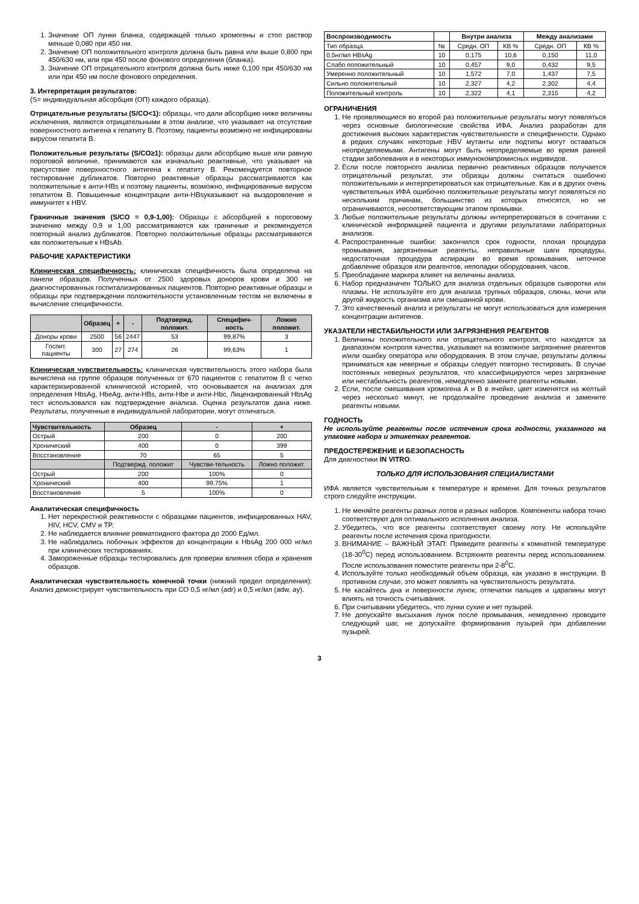1. Значение ОП лунки бланка, содержащей только хромогены и стоп раствор меньше 0,080 при 450 нм.
2. Значение ОП положительного контроля должна быть равна или выше 0,800 при 450/630 нм, или при 450 после фонового определения (бланка).
3. Значение ОП отрицательного контроля должна быть ниже 0,100 при 450/630 нм или при 450 нм после фонового определения.
3. Интерпретация результатов:
(S= индивидуальная абсорбция (ОП) каждого образца).
Отрицательные результаты (S/CO<1): образцы, что дали абсорбцию ниже величины исключения, являются отрицательными в этом анализе, что указывает на отсутствие поверхностного антигена к гепатиту В. Поэтому, пациенты возможно не инфицированы вирусом гепатита В.
Положительные результаты (S/CO≥1): образцы дали абсорбцию выше или равную пороговой величине, принимаются как изначально реактивные, что указывает на присутствие поверхностного антигена к гепатиту В. Рекомендуется повторное тестирование дубликатов. Повторно реактивные образцы рассматриваются как положительные к анти-HBs и поэтому пациенты, возможно, инфицированные вирусом гепатитом В. Повышенные концентрации анти-HBsуказывают на выздоровление и иммунитет к HBV.
Граничные значения (S/CO = 0,9-1,00): Образцы с абсорбцией к пороговому значению между 0,9 и 1,00 рассматриваются как граничные и рекомендуется повторный анализ дубликатов. Повторно положительные образцы рассматриваются как положительные к HBsAb.
РАБОЧИЕ ХАРАКТЕРИСТИКИ
Клиническая специфичность: клиническая специфичность была определена на панели образцов. Полученных от 2500 здоровых доноров крови и 300 не диагностированных госпитализированных пациентов. Повторно реактивные образцы и образцы при подтверждении положительности установленным тестом не включены в вычисление специфичности.
| | Образец | + | - | Подтвержд. положит. | Специфич-ность | Ложно положит. |
| --- | --- | --- | --- | --- | --- | --- |
| Доноры крови | 2500 | 56 | 2447 | 53 | 99,87% | 3 |
| Госпит. пациенты | 300 | 27 | 274 | 26 | 99,63% | 1 |
Клиническая чувствительность: клиническая чувствительность этого набора была вычислена на группе образцов полученных от 670 пациентов с гепатитом В с четко характеризированной клинической историей, что основывается на анализах для определения HbsAg, HbeAg, анти-HBs, анти-Hbe и анти-Hbc, Лицензированный HbsAg тест использовался как подтверждение анализа. Оценка результатов дана ниже. Результаты, полученные в индивидуальной лаборатории, могут отличаться.
| Чувствительность | Образец | - | + |
| --- | --- | --- | --- |
| Острый | 200 | 0 | 200 |
| Хронический | 400 | 0 | 399 |
| Восстановление | 70 | 65 | 5 |
| | Подтвержд. положит | Чувстви-тельность | Ложно положит. |
| Острый | 200 | 100% | 0 |
| Хронический | 400 | 99,75% | 1 |
| Восстановление | 5 | 100% | 0 |
Аналитическая специфичность
1. Нет перекрестной реактивности с образцами пациентов, инфицированных HAV, HIV, HCV, CMV и TP.
2. Не наблюдается влияние ревматоидного фактора до 2000 Ед/мл.
3. Не наблюдались побочных эффектов до концентрации к HbsAg 200 000 нг/мл при клинических тестированиях.
4. Замороженные образцы тестировались для проверки влияния сбора и хранения образцов.
Аналитическая чувствительность конечной точки (нижний предел определения): Анализ демонстрирует чувствительность при СО 0,5 нг/мл (adr) и 0,5 нг/мл (adw, ay).
| Воспроизводимость | | Внутри анализа | | Между анализами | |
| --- | --- | --- | --- | --- | --- |
| Тип образца | № | Средн. ОП | КВ % | Средн. ОП | КВ % |
| 0,5нг/мл HBsAg | 10 | 0,175 | 10,6 | 0,150 | 11,0 |
| Слабо положительный | 10 | 0,457 | 9,0 | 0,432 | 9,5 |
| Умеренно положительный | 10 | 1,572 | 7,0 | 1,437 | 7,5 |
| Сильно положительный | 10 | 2,327 | 4,2 | 2,302 | 4,4 |
| Положительный контроль | 10 | 2,322 | 4,1 | 2,315 | 4,2 |
ОГРАНИЧЕНИЯ
1. Не проявляющиеся во второй раз положительные результаты могут появляться через основные биологические свойства ИФА. Анализ разработан для достижения высоких характеристик чувствительности и специфичности. Однако в редких случаях некоторые HBV мутанты или подтипы могут оставаться неопределяемыми. Антигены могут быть неопределяемые во время ранней стадии заболевания и в некоторых иммунокомпромисных индивидов.
2. Если после повторного анализа первично реактивных образцов получается отрицательный результат, эти образцы должны считаться ошибочно положительными и интерпретироваться как отрицательные. Как и в других очень чувствительных ИФА ошибочно положительные результаты могут появляться по нескольким причинам, большинство из которых относятся, но не ограничиваются, несоответствующим этапом промывки.
3. Любые положительные результаты должны интерпретироваться в сочетании с клинической информацией пациента и другими результатами лабораторных анализов.
4. Распространенные ошибки: закончился срок годности, плохая процедура промывания, загрязненные реагенты, неправильные шаги процедуры, недостаточная процедура аспирации во время промывания, неточное добавление образцов или реагентов, неполадки оборудования, часов.
5. Преобладание маркера влияет на величины анализа.
6. Набор предназначен ТОЛЬКО для анализа отдельных образцов сыворотки или плазмы. Не используйте его для анализа трупных образцов, слюны, мочи или другой жидкость организма или смешанной крови.
7. Это качественный анализ и результаты не могут использоваться для измерения концентрации антигенов.
УКАЗАТЕЛИ НЕСТАБИЛЬНОСТИ ИЛИ ЗАГРЯЗНЕНИЯ РЕАГЕНТОВ
1. Величины положительного или отрицательного контроля, что находятся за диапазоном контроля качества, указывают на возможное загрязнение реагентов и/или ошибку оператора или оборудования. В этом случае, результаты должны приниматься как неверные и образцы следует повторно тестировать. В случае постоянных неверных результатов, что классифицируются через загрязнение или нестабильность реагентов, немедленно замените реагенты новыми.
2. Если, после смешивания хромогена А и В в ячейке, цвет изменятся на желтый через несколько минут, не продолжайте проведение анализа и замените реагенты новыми.
ГОДНОСТЬ
Не используйте реагенты после истечения срока годности, указанного на упаковке набора и этикетках реагентов.
ПРЕДОСТЕРЕЖЕНИЕ И БЕЗОПАСНОСТЬ
Для диагностики IN VITRO.
ТОЛЬКО ДЛЯ ИСПОЛЬЗОВАНИЯ СПЕЦИАЛИСТАМИ
ИФА является чувствительным к температуре и времени. Для точных результатов строго следуйте инструкции.
1. Не меняйте реагенты разных лотов и разных наборов. Компоненты набора точно соответствуют для оптимального исполнения анализа.
2. Убедитесь, что все реагенты соответствуют своему лоту. Не используйте реагенты после истечения срока пригодности.
3. ВНИМАНИЕ – ВАЖНЫЙ ЭТАП: Приведите реагенты к комнатной температуре (18-30<sup>0</sup>C) перед использованием. Встряхните реагенты перед использованием. После использования поместите реагенты при 2-8<sup>0</sup>C.
4. Используйте только необходимый объем образца, как указано в инструкции. В противном случае, это может повлиять на чувствительность результата.
5. Не касайтесь дна и поверхности лунок; отпечатки пальцев и царапины могут влиять на точность считывания.
6. При считывании убедитесь, что лунки сухие и нет пузырей.
7. Не допускайте высыхания лунок после промывания, немедленно проводите следующий шаг, не допускайте формирования пузырей при добавлении пузырей.
3